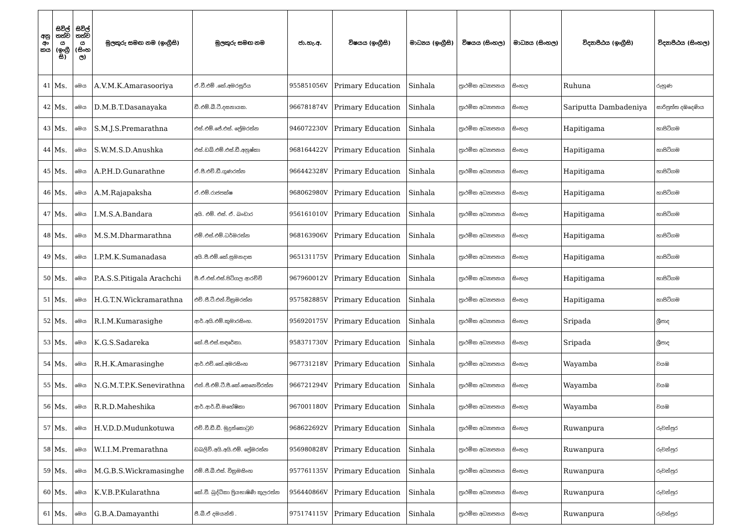| අනු අං කය | සිවිල් තත්ව ය (ඉංග්‍රී සි) | සිවිල් තත්ව ය (සිංහ ල) | මුලකුරු සමඟ නම (ඉංග්‍රීසි) | මුලකුරු සමඟ නම | ජා.හැ.අ. | විෂයය (ඉංග්‍රීසි) | මාධ්‍යය (ඉංග්‍රීසි) | විෂයය (සිංහල) | මාධ්‍යය (සිංහල) | විද්‍යාපීඨය (ඉංග්‍රීසි) | විද්‍යාපීඨය (සිංහල) |
| --- | --- | --- | --- | --- | --- | --- | --- | --- | --- | --- | --- |
| 41 | Ms. | මෙය | A.V.M.K.Amarasooriya | ඒ.වී.එම් .කේ.අමරසූරිය | 955851056V | Primary Education | Sinhala | ප්‍රාථමික අධ්‍යාපනය | සිංහල | Ruhuna | රුහුණ |
| 42 | Ms. | මෙය | D.M.B.T.Dasanayaka | ඩී.එම්.බී.ටී.දසනායක. | 966781874V | Primary Education | Sinhala | ප්‍රාථමික අධ්‍යාපනය | සිංහල | Sariputta Dambadeniya | සාරිපුත්ත දඹදෙණිය |
| 43 | Ms. | මෙය | S.M.J.S.Premarathna | එස්.එම්.ජේ.එස්. ප්‍රේමරත්න | 946072230V | Primary Education | Sinhala | ප්‍රාථමික අධ්‍යාපනය | සිංහල | Hapitigama | හාපිටිගම |
| 44 | Ms. | මෙය | S.W.M.S.D.Anushka | එස්.ඩබ්.එම්.එස්.ඩී.අනුෂ්කා | 968164422V | Primary Education | Sinhala | ප්‍රාථමික අධ්‍යාපනය | සිංහල | Hapitigama | හාපිටිගම |
| 45 | Ms. | මෙය | A.P.H.D.Gunarathne | ඒ.පී.එච්.ඩී.ගුණරත්න | 966442328V | Primary Education | Sinhala | ප්‍රාථමික අධ්‍යාපනය | සිංහල | Hapitigama | හාපිටිගම |
| 46 | Ms. | මෙය | A.M.Rajapaksha | ඒ.එම්.රාජපක්ෂ | 968062980V | Primary Education | Sinhala | ප්‍රාථමික අධ්‍යාපනය | සිංහල | Hapitigama | හාපිටිගම |
| 47 | Ms. | මෙය | I.M.S.A.Bandara | අයි. එම්. එස්. ඒ. බංඩාර | 956161010V | Primary Education | Sinhala | ප්‍රාථමික අධ්‍යාපනය | සිංහල | Hapitigama | හාපිටිගම |
| 48 | Ms. | මෙය | M.S.M.Dharmarathna | එම්.එස්.එම්.ධර්මරත්න | 968163906V | Primary Education | Sinhala | ප්‍රාථමික අධ්‍යාපනය | සිංහල | Hapitigama | හාපිටිගම |
| 49 | Ms. | මෙය | I.P.M.K.Sumanadasa | අයි.පී.එම්.කේ.සුමනදාස | 965131175V | Primary Education | Sinhala | ප්‍රාථමික අධ්‍යාපනය | සිංහල | Hapitigama | හාපිටිගම |
| 50 | Ms. | මෙය | P.A.S.S.Pitigala Arachchi | පී.ඒ.එස්.එස්.පිටිගල ආරච්චි | 967960012V | Primary Education | Sinhala | ප්‍රාථමික අධ්‍යාපනය | සිංහල | Hapitigama | හාපිටිගම |
| 51 | Ms. | මෙය | H.G.T.N.Wickramarathna | එච්.ජී.ටී.එන්.වික්‍රමරත්න | 957582885V | Primary Education | Sinhala | ප්‍රාථමික අධ්‍යාපනය | සිංහල | Hapitigama | හාපිටිගම |
| 52 | Ms. | මෙය | R.I.M.Kumarasighe | ආර්.අයි.එම්.කුමාරසිංහ. | 956920175V | Primary Education | Sinhala | ප්‍රාථමික අධ්‍යාපනය | සිංහල | Sripada | ශ්‍රීපාද |
| 53 | Ms. | මෙය | K.G.S.Sadareka | කේ.ජී.එස්.සඳරේකා. | 958371730V | Primary Education | Sinhala | ප්‍රාථමික අධ්‍යාපනය | සිංහල | Sripada | ශ්‍රීපාද |
| 54 | Ms. | මෙය | R.H.K.Amarasinghe | ආර්.එච්.කේ.අමරසිංහ | 967731218V | Primary Education | Sinhala | ප්‍රාථමික අධ්‍යාපනය | සිංහල | Wayamba | වයඹ |
| 55 | Ms. | මෙය | N.G.M.T.P.K.Senevirathna | එන්.ජී.එම්.ටී.පී.කේ.සෙනෙවිරත්න | 966721294V | Primary Education | Sinhala | ප්‍රාථමික අධ්‍යාපනය | සිංහල | Wayamba | වයඹ |
| 56 | Ms. | මෙය | R.R.D.Maheshika | ආර්.ආර්.ඩී.මහේෂිකා | 967001180V | Primary Education | Sinhala | ප්‍රාථමික අධ්‍යාපනය | සිංහල | Wayamba | වයඹ |
| 57 | Ms. | මෙය | H.V.D.D.Mudunkotuwa | එච්.වී.ඩී.ඩී. මුදුන්කොටුව | 968622692V | Primary Education | Sinhala | ප්‍රාථමික අධ්‍යාපනය | සිංහල | Ruwanpura | රුවන්පුර |
| 58 | Ms. | මෙය | W.I.I.M.Premarathna | ඩබලිව්.අයි.අයි.එම්. ප්‍රේමරත්න | 956980828V | Primary Education | Sinhala | ප්‍රාථමික අධ්‍යාපනය | සිංහල | Ruwanpura | රුවන්පුර |
| 59 | Ms. | මෙය | M.G.B.S.Wickramasinghe | එම්.ජී.බී.එස්. වික්‍රමසිංහ | 957761135V | Primary Education | Sinhala | ප්‍රාථමික අධ්‍යාපනය | සිංහල | Ruwanpura | රුවන්පුර |
| 60 | Ms. | මෙය | K.V.B.P.Kularathna | කේ.වී. බුද්ධිකා ප්‍රියභාෂිණී කුලරත්න | 956440866V | Primary Education | Sinhala | ප්‍රාථමික අධ්‍යාපනය | සිංහල | Ruwanpura | රුවන්පුර |
| 61 | Ms. | මෙය | G.B.A.Damayanthi | ජී.බී.ඒ දමයන්ති . | 975174115V | Primary Education | Sinhala | ප්‍රාථමික අධ්‍යාපනය | සිංහල | Ruwanpura | රුවන්පුර |